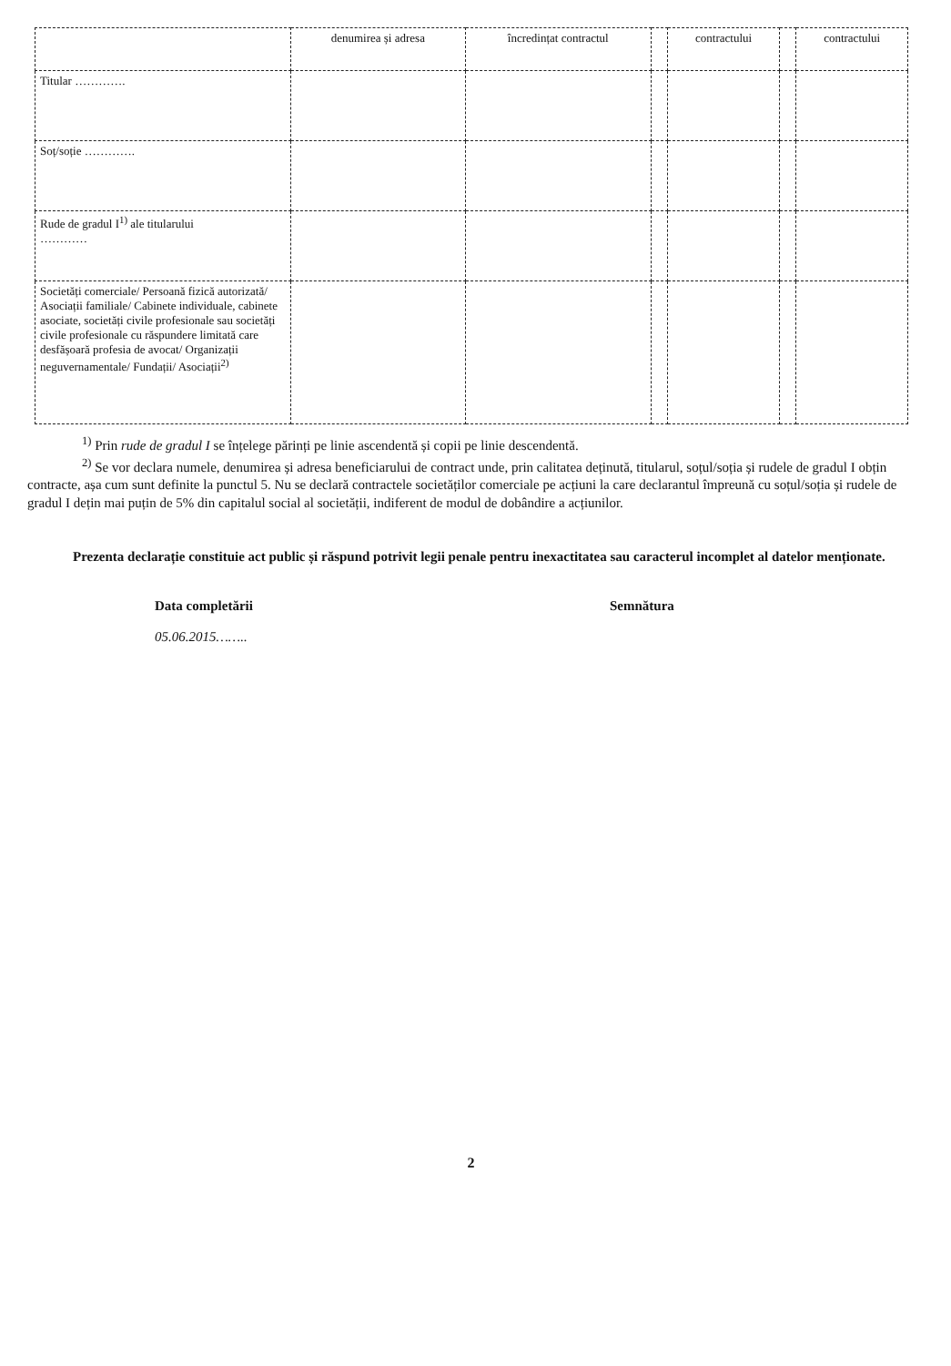| | denumirea și adresa | încredințat contractul | | contractului | | contractului |
| Titular …………. | | | | | | |
| Soț/soție …………. | | | | | | |
| Rude de gradul I<sup>1)</sup> ale titularului ………… | | | | | | |
| Societăți comerciale/ Persoană fizică autorizată/ Asociații familiale/ Cabinete individuale, cabinete asociate, societăți civile profesionale sau societăți civile profesionale cu răspundere limitată care desfășoară profesia de avocat/ Organizații neguvernamentale/ Fundații/ Asociații<sup>2)</sup> | | | | | | |
<sup>1)</sup> Prin rude de gradul I se înțelege părinți pe linie ascendentă și copii pe linie descendentă.
<sup>2)</sup> Se vor declara numele, denumirea și adresa beneficiarului de contract unde, prin calitatea deținută, titularul, soțul/soția și rudele de gradul I obțin contracte, așa cum sunt definite la punctul 5. Nu se declară contractele societăților comerciale pe acțiuni la care declarantul împreună cu soțul/soția și rudele de gradul I dețin mai puțin de 5% din capitalul social al societății, indiferent de modul de dobândire a acțiunilor.
Prezenta declarație constituie act public și răspund potrivit legii penale pentru inexactitatea sau caracterul incomplet al datelor menționate.
Data completării
05.06.2015……..
Semnătura
2